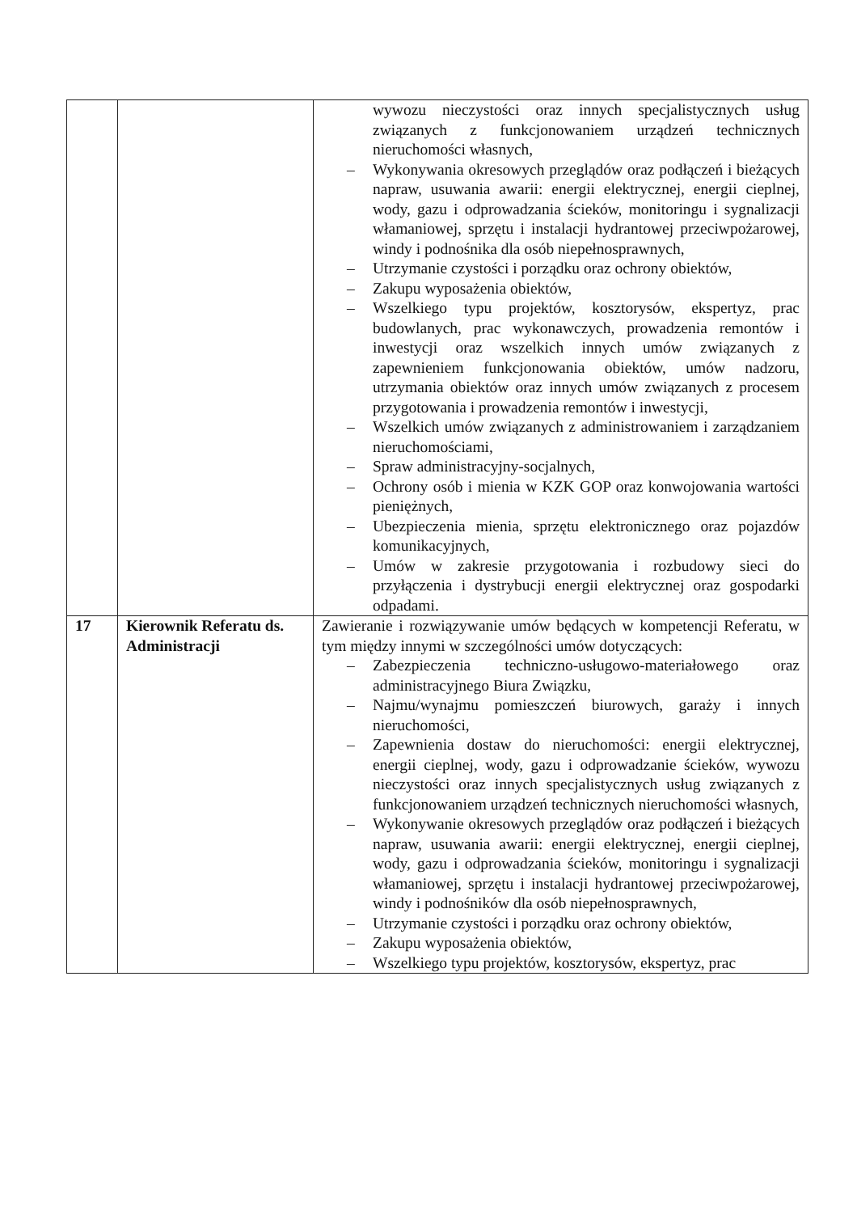| | | wywozu nieczystości oraz innych specjalistycznych usług związanych z funkcjonowaniem urządzeń technicznych nieruchomości własnych, – Wykonywania okresowych przeglądów oraz podłączeń i bieżących napraw, usuwania awarii: energii elektrycznej, energii cieplnej, wody, gazu i odprowadzania ścieków, monitoringu i sygnalizacji włamaniowej, sprzętu i instalacji hydrantowej przeciwpożarowej, windy i podnośnika dla osób niepełnosprawnych, – Utrzymanie czystości i porządku oraz ochrony obiektów, – Zakupu wyposażenia obiektów, – Wszelkiego typu projektów, kosztorysów, ekspertyz, prac budowlanych, prac wykonawczych, prowadzenia remontów i inwestycji oraz wszelkich innych umów związanych z zapewnieniem funkcjonowania obiektów, umów nadzoru, utrzymania obiektów oraz innych umów związanych z procesem przygotowania i prowadzenia remontów i inwestycji, – Wszelkich umów związanych z administrowaniem i zarządzaniem nieruchomościami, – Spraw administracyjny-socjalnych, – Ochrony osób i mienia w KZK GOP oraz konwojowania wartości pieniężnych, – Ubezpieczenia mienia, sprzętu elektronicznego oraz pojazdów komunikacyjnych, – Umów w zakresie przygotowania i rozbudowy sieci do przyłączenia i dystrybucji energii elektrycznej oraz gospodarki odpadami. |
| 17 | Kierownik Referatu ds. Administracji | Zawieranie i rozwiązywanie umów będących w kompetencji Referatu, w tym między innymi w szczególności umów dotyczących: – Zabezpieczenia techniczno-usługowo-materiałowego oraz administracyjnego Biura Związku, – Najmu/wynajmu pomieszczeń biurowych, garaży i innych nieruchomości, – Zapewnienia dostaw do nieruchomości: energii elektrycznej, energii cieplnej, wody, gazu i odprowadzanie ścieków, wywozu nieczystości oraz innych specjalistycznych usług związanych z funkcjonowaniem urządzeń technicznych nieruchomości własnych, – Wykonywanie okresowych przeglądów oraz podłączeń i bieżących napraw, usuwania awarii: energii elektrycznej, energii cieplnej, wody, gazu i odprowadzania ścieków, monitoringu i sygnalizacji włamaniowej, sprzętu i instalacji hydrantowej przeciwpożarowej, windy i podnośników dla osób niepełnosprawnych, – Utrzymanie czystości i porządku oraz ochrony obiektów, – Zakupu wyposażenia obiektów, – Wszelkiego typu projektów, kosztorysów, ekspertyz, prac |